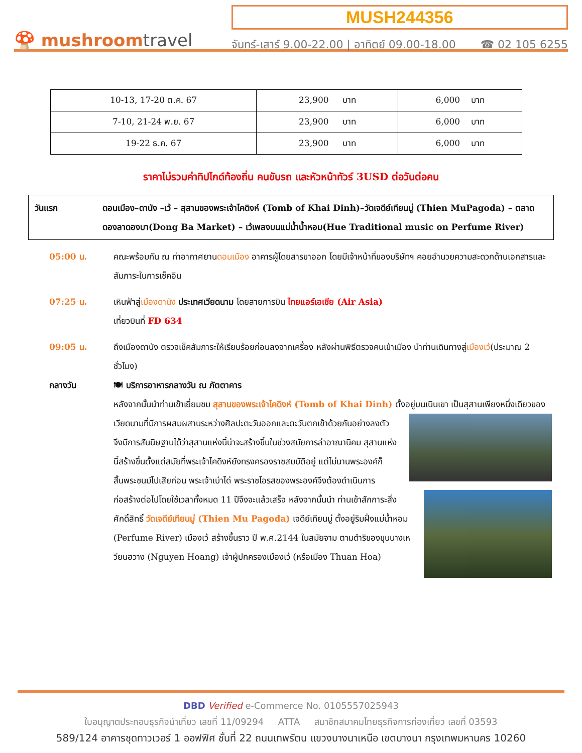🍄 mushroomtravel
MUSH244356
จันทร์-เสาร์ 9.00-22.00 | อาทิตย์ 09.00-18.00 ☎ 02 105 6255
| 10-13, 17-20 ต.ค. 67 | 23,900 บาท | 6,000 บาท |
| 7-10, 21-24 พ.ย. 67 | 23,900 บาท | 6,000 บาท |
| 19-22 ธ.ค. 67 | 23,900 บาท | 6,000 บาท |
ราคาไม่รวมค่าทิปไกด์ท้องถิ่น คนขับรถ และหัวหน้าทัวร์ 3USD ต่อวันต่อคน
วันแรก ดอนเมือง–ดานัง –เว้ – สุสานของพระเจ้าไคดิงห์ (Tomb of Khai Dinh)–วัดเจดีย์เทียนมู่ (Thien MuPagoda) – ตลาดดองลาดองบา(Dong Ba Market) – เว้เพลงบนแม่น้ำน้ำหอม(Hue Traditional music on Perfume River)
05:00 น. คณะพร้อมกัน ณ ท่าอากาศยานดอนเมือง อาคารผู้โดยสารขาออก โดยมีเจ้าหน้าที่ของบริษัทฯ คอยอำนวยความสะดวกด้านเอกสารและสัมภาระในการเช็คอิน
07:25 น. เหินฟ้าสู่เมืองดานัง ประเทศเวียดนาม โดยสายการบิน ไทยแอร์เอเชีย (Air Asia)
เที่ยวบินที่ FD 634
09:05 น. ถึงเมืองดานัง ตรวจเช็คสัมภาระให้เรียบร้อยก่อนลงจากเครื่อง หลังผ่านพิธีตรวจคนเข้าเมือง นำท่านเดินทางสู่เมืองเว้(ประมาณ 2 ชั่วโมง)
กลางวัน 🍽 บริการอาหารกลางวัน ณ ภัตตาคาร
หลังจากนั้นนำท่านเข้าเยี่ยมชม สุสานของพระเจ้าไคดิงห์ (Tomb of Khai Dinh) ตั้งอยู่บนเนินเขา
เป็นสุสานเพียงหนึ่งเดียวของเวียดนามที่มีการผสมผสานระหว่างศิลปะตะวันออกและตะวันตกเข้าด้วยกันอย่างลงตัว จึงมีการสันนิษฐานได้ว่าสุสานแห่งนี้น่าจะสร้างขึ้นในช่วงสมัยการล่าอาณานิคม สุสานแห่งนี้สร้างขึ้นตั้งแต่สมัยที่พระเจ้าไคดิงห์ยังทรงครองราชสมบัติอยู่ แต่ไม่นานพระองค์ก็สิ้นพระชนม์ไปเสียก่อน พระเจ้าเบ๋าได่ พระราชโอรสของพระองค์จึงต้องดำเนินการก่อสร้างต่อไปโดยใช้เวลาทั้งหมด 11 ปีจึงจะแล้วเสร็จ หลังจากนั้นนำ
ท่านเข้าสักการะสิ่งศักดิ์สิทธิ์ วัดเจดีย์เทียนมู่ (Thien Mu Pagoda) เจดีย์เทียนมู่ ตั้งอยู่ริมฝั่งแม่น้ำหอม (Perfume River) เมืองเว้ สร้างขึ้นราว ปี พ.ศ.2144 ในสมัยจาม ตามดำริของขุนนางเหวียนฮวาง (Nguyen Hoang) เจ้าผู้ปกครองเมืองเว้ (หรือเมือง Thuan Hoa)
DBD Verified e-Commerce No. 0105557025943
ใบอนุญาตประกอบธุรกิจนำเที่ยว เลขที่ 11/09294 ATTA สมาชิกสมาคมไทยธุรกิจการท่องเที่ยว เลขที่ 03593
589/124 อาคารชุดทาวเวอร์ 1 ออฟฟิศ ชั้นที่ 22 ถนนเทพรัตน แขวงบางนาเหนือ เขตบางนา กรุงเทพมหานคร 10260